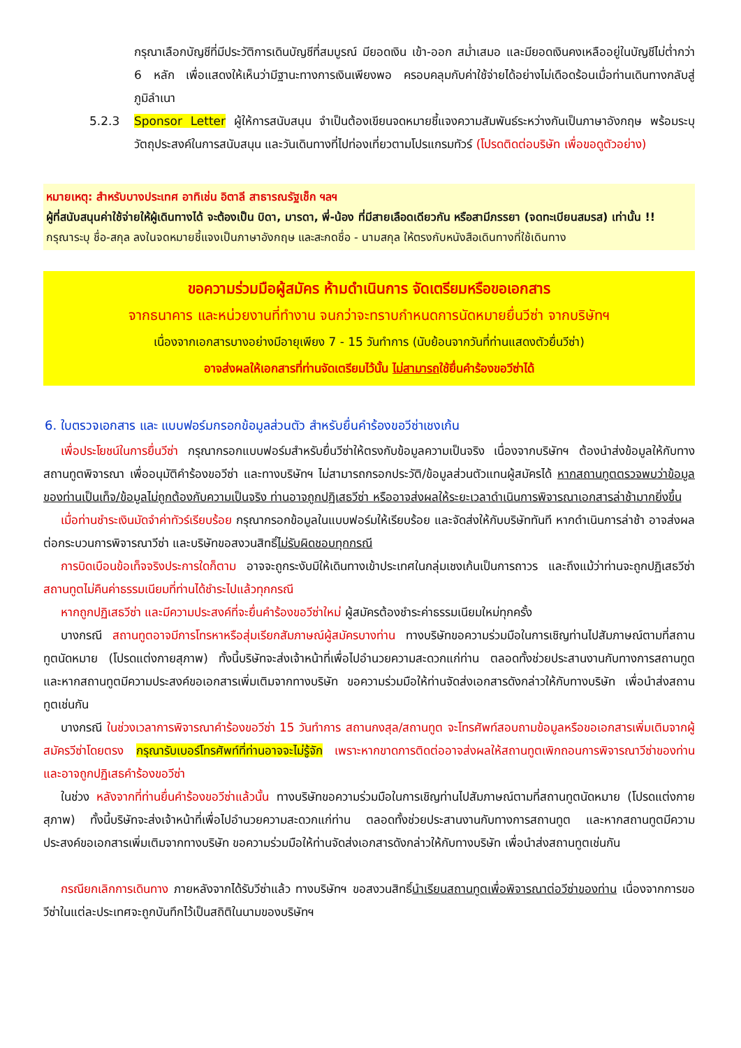กรุณาเลือกบัญชีที่มีประวัติการเดินบัญชีที่สมบูรณ์ มียอดเงิน เข้า-ออก สม่ำเสมอ และมียอดเงินคงเหลืออยู่ในบัญชีไม่ต่ำกว่า 6 หลัก เพื่อแสดงให้เห็นว่ามีฐานะทางการเงินเพียงพอ ครอบคลุมกับค่าใช้จ่ายได้อย่างไม่เดือดร้อนเมื่อท่านเดินทางกลับสู่ภูมิลำเนา
5.2.3 Sponsor Letter ผู้ให้การสนับสนุน จำเป็นต้องเขียนจดหมายชี้แจงความสัมพันธ์ระหว่างกันเป็นภาษาอังกฤษ พร้อมระบุวัตถุประสงค์ในการสนับสนุน และวันเดินทางที่ไปท่องเที่ยวตามโปรแกรมทัวร์ (โปรดติดต่อบริษัท เพื่อขอดูตัวอย่าง)
หมายเหตุ: สำหรับบางประเทศ อาทิเช่น อิตาลี สาธารณรัฐเช็ก ฯลฯ
ผู้ที่สนับสนุนค่าใช้จ่ายให้ผู้เดินทางได้ จะต้องเป็น บิดา, มารดา, พี่-น้อง ที่มีสายเลือดเดียวกัน หรือสามีภรรยา (จดทะเบียนสมรส) เท่านั้น !!
กรุณาระบุ ชื่อ-สกุล ลงในจดหมายชี้แจงเป็นภาษาอังกฤษ และสะกดชื่อ - นามสกุล ให้ตรงกับหนังสือเดินทางที่ใช้เดินทาง
ขอความร่วมมือผู้สมัคร ห้ามดำเนินการ จัดเตรียมหรือขอเอกสาร
จากธนาคาร และหน่วยงานที่ทำงาน จนกว่าจะทราบกำหนดการนัดหมายยื่นวีซ่า จากบริษัทฯ
เนื่องจากเอกสารบางอย่างมีอายุเพียง 7 - 15 วันทำการ (นับย้อนจากวันที่ท่านแสดงตัวยื่นวีซ่า)
อาจส่งผลให้เอกสารที่ท่านจัดเตรียมไว้นั้น ไม่สามารถใช้ยื่นคำร้องขอวีซ่าได้
6. ใบตรวจเอกสาร และ แบบฟอร์มกรอกข้อมูลส่วนตัว สำหรับยื่นคำร้องขอวีซ่าเชงเก้น
เพื่อประโยชน์ในการยื่นวีซ่า กรุณากรอกแบบฟอร์มสำหรับยื่นวีซ่าให้ตรงกับข้อมูลความเป็นจริง เนื่องจากบริษัทฯ ต้องนำส่งข้อมูลให้กับทางสถานทูตพิจารณา เพื่ออนุมัติคำร้องขอวีซ่า และทางบริษัทฯ ไม่สามารถกรอกประวัติ/ข้อมูลส่วนตัวแทนผู้สมัครได้ หากสถานทูตตรวจพบว่าข้อมูลของท่านเป็นเท็จ/ข้อมูลไม่ถูกต้องกับความเป็นจริง ท่านอาจถูกปฏิเสธวีซ่า หรืออาจส่งผลให้ระยะเวลาดำเนินการพิจารณาเอกสารล่าช้ามากยิ่งขึ้น
เมื่อท่านชำระเงินมัดจำค่าทัวร์เรียบร้อย กรุณากรอกข้อมูลในแบบฟอร์มให้เรียบร้อย และจัดส่งให้กับบริษัททันที หากดำเนินการล่าช้า อาจส่งผลต่อกระบวนการพิจารณาวีซ่า และบริษัทขอสงวนสิทธิ์ไม่รับผิดชอบทุกกรณี
การบิดเบือนข้อเท็จจริงประการใดก็ตาม อาจจะถูกระงับมิให้เดินทางเข้าประเทศในกลุ่มเชงเก้นเป็นการถาวร และถึงแม้ว่าท่านจะถูกปฏิเสธวีซ่า สถานทูตไม่คืนค่าธรรมเนียมที่ท่านได้ชำระไปแล้วทุกกรณี
หากถูกปฏิเสธวีซ่า และมีความประสงค์ที่จะยื่นคำร้องขอวีซ่าใหม่ ผู้สมัครต้องชำระค่าธรรมเนียมใหม่ทุกครั้ง
บางกรณี สถานทูตอาจมีการโทรหาหรือสุ่มเรียกสัมภาษณ์ผู้สมัครบางท่าน ทางบริษัทขอความร่วมมือในการเชิญท่านไปสัมภาษณ์ตามที่สถานทูตนัดหมาย (โปรดแต่งกายสุภาพ) ทั้งนี้บริษัทจะส่งเจ้าหน้าที่เพื่อไปอำนวยความสะดวกแก่ท่าน ตลอดทั้งช่วยประสานงานกับทางการสถานทูต และหากสถานทูตมีความประสงค์ขอเอกสารเพิ่มเติมจากทางบริษัท ขอความร่วมมือให้ท่านจัดส่งเอกสารดังกล่าวให้กับทางบริษัท เพื่อนำส่งสถานทูตเช่นกัน
บางกรณี ในช่วงเวลาการพิจารณาคำร้องขอวีซ่า 15 วันทำการ สถานกงสุล/สถานทูต จะโทรศัพท์สอบถามข้อมูลหรือขอเอกสารเพิ่มเติมจากผู้สมัครวีซ่าโดยตรง กรุณารับเบอร์โทรศัพท์ที่ท่านอาจจะไม่รู้จัก เพราะหากขาดการติดต่ออาจส่งผลให้สถานทูตเพิกถอนการพิจารณาวีซ่าของท่าน และอาจถูกปฏิเสธคำร้องขอวีซ่า
ในช่วง หลังจากที่ท่านยื่นคำร้องขอวีซ่าแล้วนั้น ทางบริษัทขอความร่วมมือในการเชิญท่านไปสัมภาษณ์ตามที่สถานทูตนัดหมาย (โปรดแต่งกายสุภาพ) ทั้งนี้บริษัทจะส่งเจ้าหน้าที่เพื่อไปอำนวยความสะดวกแก่ท่าน ตลอดทั้งช่วยประสานงานกับทางการสถานทูต และหากสถานทูตมีความประสงค์ขอเอกสารเพิ่มเติมจากทางบริษัท ขอความร่วมมือให้ท่านจัดส่งเอกสารดังกล่าวให้กับทางบริษัท เพื่อนำส่งสถานทูตเช่นกัน
กรณียกเลิกการเดินทาง ภายหลังจากได้รับวีซ่าแล้ว ทางบริษัทฯ ขอสงวนสิทธิ์นำเรียนสถานทูตเพื่อพิจารณาต่อวีซ่าของท่าน เนื่องจากการขอวีซ่าในแต่ละประเทศจะถูกบันทึกไว้เป็นสถิติในนามของบริษัทฯ